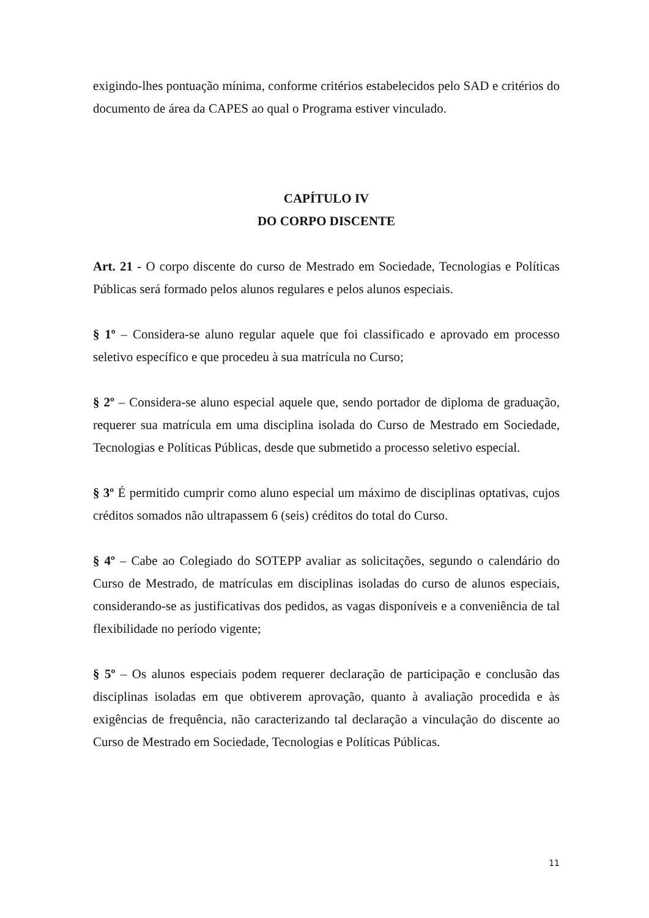exigindo-lhes pontuação mínima, conforme critérios estabelecidos pelo SAD e critérios do documento de área da CAPES ao qual o Programa estiver vinculado.
CAPÍTULO IV
DO CORPO DISCENTE
Art. 21 - O corpo discente do curso de Mestrado em Sociedade, Tecnologias e Políticas Públicas será formado pelos alunos regulares e pelos alunos especiais.
§ 1º – Considera-se aluno regular aquele que foi classificado e aprovado em processo seletivo específico e que procedeu à sua matrícula no Curso;
§ 2º – Considera-se aluno especial aquele que, sendo portador de diploma de graduação, requerer sua matrícula em uma disciplina isolada do Curso de Mestrado em Sociedade, Tecnologias e Políticas Públicas, desde que submetido a processo seletivo especial.
§ 3º É permitido cumprir como aluno especial um máximo de disciplinas optativas, cujos créditos somados não ultrapassem 6 (seis) créditos do total do Curso.
§ 4º – Cabe ao Colegiado do SOTEPP avaliar as solicitações, segundo o calendário do Curso de Mestrado, de matrículas em disciplinas isoladas do curso de alunos especiais, considerando-se as justificativas dos pedidos, as vagas disponíveis e a conveniência de tal flexibilidade no período vigente;
§ 5º – Os alunos especiais podem requerer declaração de participação e conclusão das disciplinas isoladas em que obtiverem aprovação, quanto à avaliação procedida e às exigências de frequência, não caracterizando tal declaração a vinculação do discente ao Curso de Mestrado em Sociedade, Tecnologias e Políticas Públicas.
11